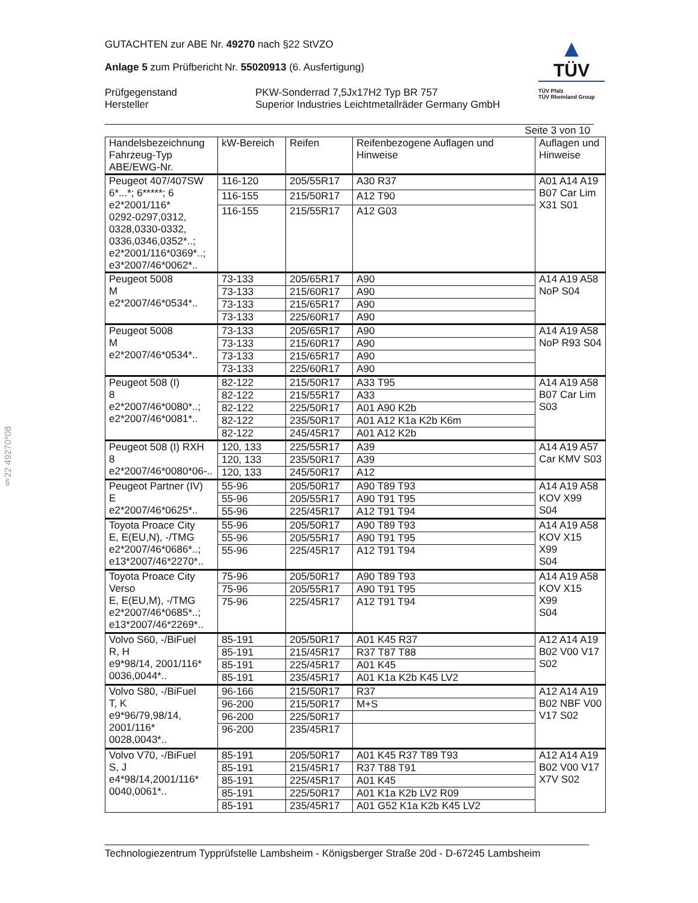§22 49270*08
GUTACHTEN zur ABE Nr. 49270 nach §22 StVZO
Anlage 5 zum Prüfbericht Nr. 55020913 (6. Ausfertigung)
Prüfgegenstand
Hersteller
PKW-Sonderrad 7,5Jx17H2 Typ BR 757
Superior Industries Leichtmetallräder Germany GmbH
▲
TÜV
TÜV Pfalz
TÜV Rheinland Group
Seite 3 von 10
| Handelsbezeichnung Fahrzeug-Typ ABE/EWG-Nr. | kW-Bereich | Reifen | Reifenbezogene Auflagen und Hinweise | Auflagen und Hinweise |
| --- | --- | --- | --- | --- |
| Peugeot 407/407SW 6*...*; 6*****; 6 e2*2001/116* 0292-0297,0312, 0328,0330-0332, 0336,0346,0352*..; e2*2001/116*0369*..; e3*2007/46*0062*.. | 116-120 | 205/55R17 | A30 R37 | A01 A14 A19 B07 Car Lim X31 S01 |
| | 116-155 | 215/50R17 | A12 T90 | |
| | 116-155 | 215/55R17 | A12 G03 | |
| Peugeot 5008 M e2*2007/46*0534*.. | 73-133 | 205/65R17 | A90 | A14 A19 A58 NoP S04 |
| | 73-133 | 215/60R17 | A90 | |
| | 73-133 | 215/65R17 | A90 | |
| | 73-133 | 225/60R17 | A90 | |
| Peugeot 5008 M e2*2007/46*0534*.. | 73-133 | 205/65R17 | A90 | A14 A19 A58 NoP R93 S04 |
| | 73-133 | 215/60R17 | A90 | |
| | 73-133 | 215/65R17 | A90 | |
| | 73-133 | 225/60R17 | A90 | |
| Peugeot 508 (I) 8 e2*2007/46*0080*..; e2*2007/46*0081*.. | 82-122 | 215/50R17 | A33 T95 | A14 A19 A58 B07 Car Lim S03 |
| | 82-122 | 215/55R17 | A33 | |
| | 82-122 | 225/50R17 | A01 A90 K2b | |
| | 82-122 | 235/50R17 | A01 A12 K1a K2b K6m | |
| | 82-122 | 245/45R17 | A01 A12 K2b | |
| Peugeot 508 (I) RXH 8 e2*2007/46*0080*06-.. | 120, 133 | 225/55R17 | A39 | A14 A19 A57 Car KMV S03 |
| | 120, 133 | 235/50R17 | A39 | |
| | 120, 133 | 245/50R17 | A12 | |
| Peugeot Partner (IV) E e2*2007/46*0625*.. | 55-96 | 205/50R17 | A90 T89 T93 | A14 A19 A58 KOV X99 S04 |
| | 55-96 | 205/55R17 | A90 T91 T95 | |
| | 55-96 | 225/45R17 | A12 T91 T94 | |
| Toyota Proace City E, E(EU,N), -/TMG e2*2007/46*0686*..; e13*2007/46*2270*.. | 55-96 | 205/50R17 | A90 T89 T93 | A14 A19 A58 KOV X15 X99 S04 |
| | 55-96 | 205/55R17 | A90 T91 T95 | |
| | 55-96 | 225/45R17 | A12 T91 T94 | |
| Toyota Proace City Verso E, E(EU,M), -/TMG e2*2007/46*0685*..; e13*2007/46*2269*.. | 75-96 | 205/50R17 | A90 T89 T93 | A14 A19 A58 KOV X15 X99 S04 |
| | 75-96 | 205/55R17 | A90 T91 T95 | |
| | 75-96 | 225/45R17 | A12 T91 T94 | |
| Volvo S60, -/BiFuel R, H e9*98/14, 2001/116* 0036,0044*.. | 85-191 | 205/50R17 | A01 K45 R37 | A12 A14 A19 B02 V00 V17 S02 |
| | 85-191 | 215/45R17 | R37 T87 T88 | |
| | 85-191 | 225/45R17 | A01 K45 | |
| | 85-191 | 235/45R17 | A01 K1a K2b K45 LV2 | |
| Volvo S80, -/BiFuel T, K e9*96/79,98/14, 2001/116* 0028,0043*.. | 96-166 | 215/50R17 | R37 | A12 A14 A19 B02 NBF V00 V17 S02 |
| | 96-200 | 215/50R17 | M+S | |
| | 96-200 | 225/50R17 | | |
| | 96-200 | 235/45R17 | | |
| Volvo V70, -/BiFuel S, J e4*98/14,2001/116* 0040,0061*.. | 85-191 | 205/50R17 | A01 K45 R37 T89 T93 | A12 A14 A19 B02 V00 V17 X7V S02 |
| | 85-191 | 215/45R17 | R37 T88 T91 | |
| | 85-191 | 225/45R17 | A01 K45 | |
| | 85-191 | 225/50R17 | A01 K1a K2b LV2 R09 | |
| | 85-191 | 235/45R17 | A01 G52 K1a K2b K45 LV2 | |
Technologiezentrum Typprüfstelle Lambsheim - Königsberger Straße 20d - D-67245 Lambsheim